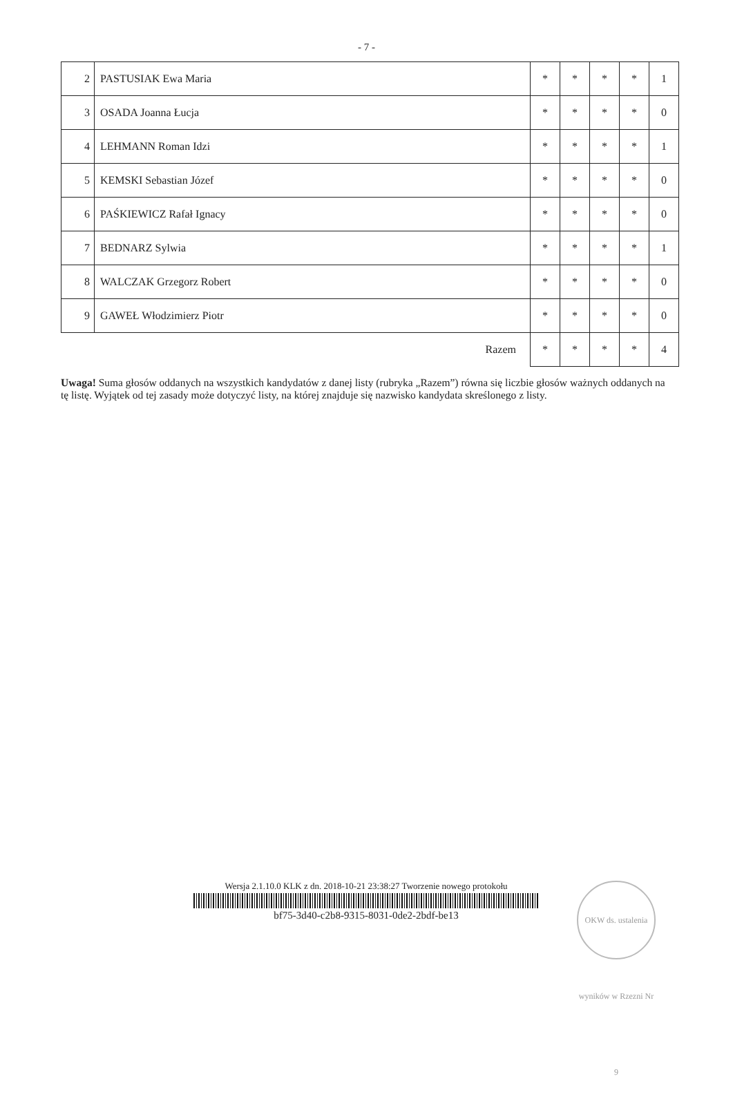- 7 -
| 2 | PASTUSIAK Ewa Maria | * | * | * | * | 1 |
| 3 | OSADA Joanna Łucja | * | * | * | * | 0 |
| 4 | LEHMANN Roman Idzi | * | * | * | * | 1 |
| 5 | KEMSKI Sebastian Józef | * | * | * | * | 0 |
| 6 | PAŚKIEWICZ Rafał Ignacy | * | * | * | * | 0 |
| 7 | BEDNARZ Sylwia | * | * | * | * | 1 |
| 8 | WALCZAK Grzegorz Robert | * | * | * | * | 0 |
| 9 | GAWEŁ Włodzimierz Piotr | * | * | * | * | 0 |
| Razem | | * | * | * | * | 4 |
Uwaga! Suma głosów oddanych na wszystkich kandydatów z danej listy (rubryka „Razem”) równa się liczbie głosów ważnych oddanych na tę listę. Wyjątek od tej zasady może dotyczyć listy, na której znajduje się nazwisko kandydata skreślonego z listy.
Wersja 2.1.10.0 KLK z dn. 2018-10-21 23:38:27 Tworzenie nowego protokołu
bf75-3d40-c2b8-9315-8031-0de2-2bdf-be13
OKW ds. ustalenia wyników w Rzezni Nr 9